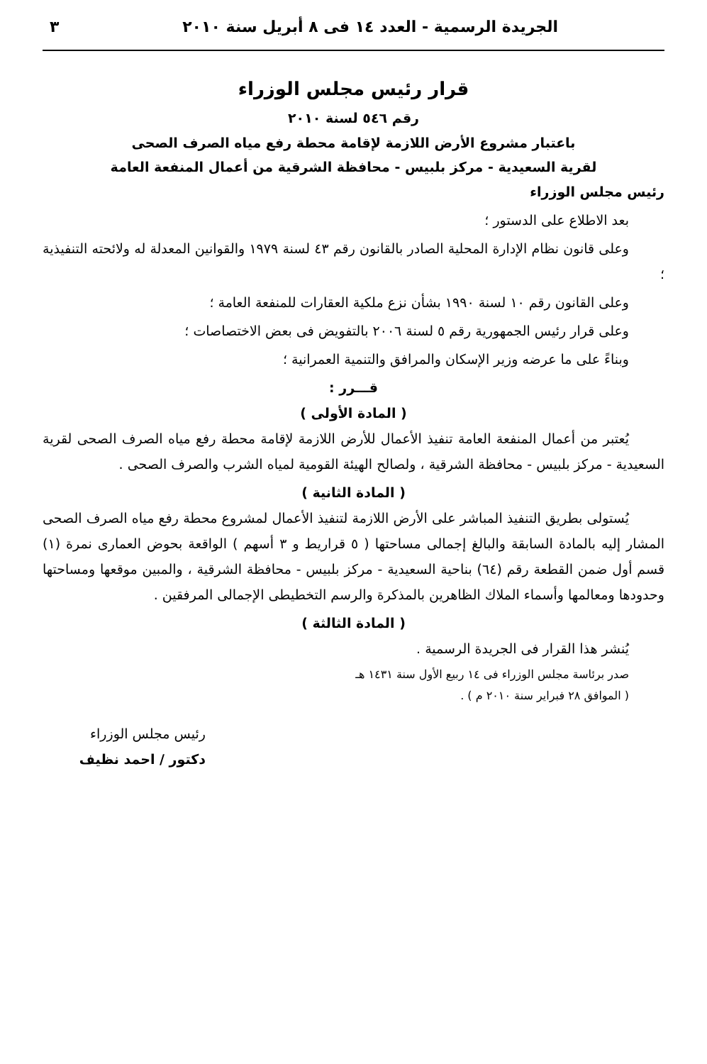الجريدة الرسمية - العدد ١٤ فى ٨ أبريل سنة ٢٠١٠ ٣
قرار رئيس مجلس الوزراء
رقم ٥٤٦ لسنة ٢٠١٠
باعتبار مشروع الأرض اللازمة لإقامة محطة رفع مياه الصرف الصحى
لقرية السعيدية - مركز بلبيس - محافظة الشرقية من أعمال المنفعة العامة
رئيس مجلس الوزراء
بعد الاطلاع على الدستور ؛
وعلى قانون نظام الإدارة المحلية الصادر بالقانون رقم ٤٣ لسنة ١٩٧٩ والقوانين المعدلة له ولائحته التنفيذية ؛
وعلى القانون رقم ١٠ لسنة ١٩٩٠ بشأن نزع ملكية العقارات للمنفعة العامة ؛
وعلى قرار رئيس الجمهورية رقم ٥ لسنة ٢٠٠٦ بالتفويض فى بعض الاختصاصات ؛
وبناءً على ما عرضه وزير الإسكان والمرافق والتنمية العمرانية ؛
قـــرر :
( المادة الأولى )
يُعتبر من أعمال المنفعة العامة تنفيذ الأعمال للأرض اللازمة لإقامة محطة رفع مياه الصرف الصحى لقرية السعيدية - مركز بلبيس - محافظة الشرقية ، ولصالح الهيئة القومية لمياه الشرب والصرف الصحى .
( المادة الثانية )
يُستولى بطريق التنفيذ المباشر على الأرض اللازمة لتنفيذ الأعمال لمشروع محطة رفع مياه الصرف الصحى المشار إليه بالمادة السابقة والبالغ إجمالى مساحتها ( ٥ قراريط و ٣ أسهم ) الواقعة بحوض العمارى نمرة (١) قسم أول ضمن القطعة رقم (٦٤) بناحية السعيدية - مركز بلبيس - محافظة الشرقية ، والمبين موقعها ومساحتها وحدودها ومعالمها وأسماء الملاك الظاهرين بالمذكرة والرسم التخطيطى الإجمالى المرفقين .
( المادة الثالثة )
يُنشر هذا القرار فى الجريدة الرسمية .
صدر برئاسة مجلس الوزراء فى ١٤ ربيع الأول سنة ١٤٣١ هـ
( الموافق ٢٨ فبراير سنة ٢٠١٠ م ) .
رئيس مجلس الوزراء
دكتور / احمد نظيف